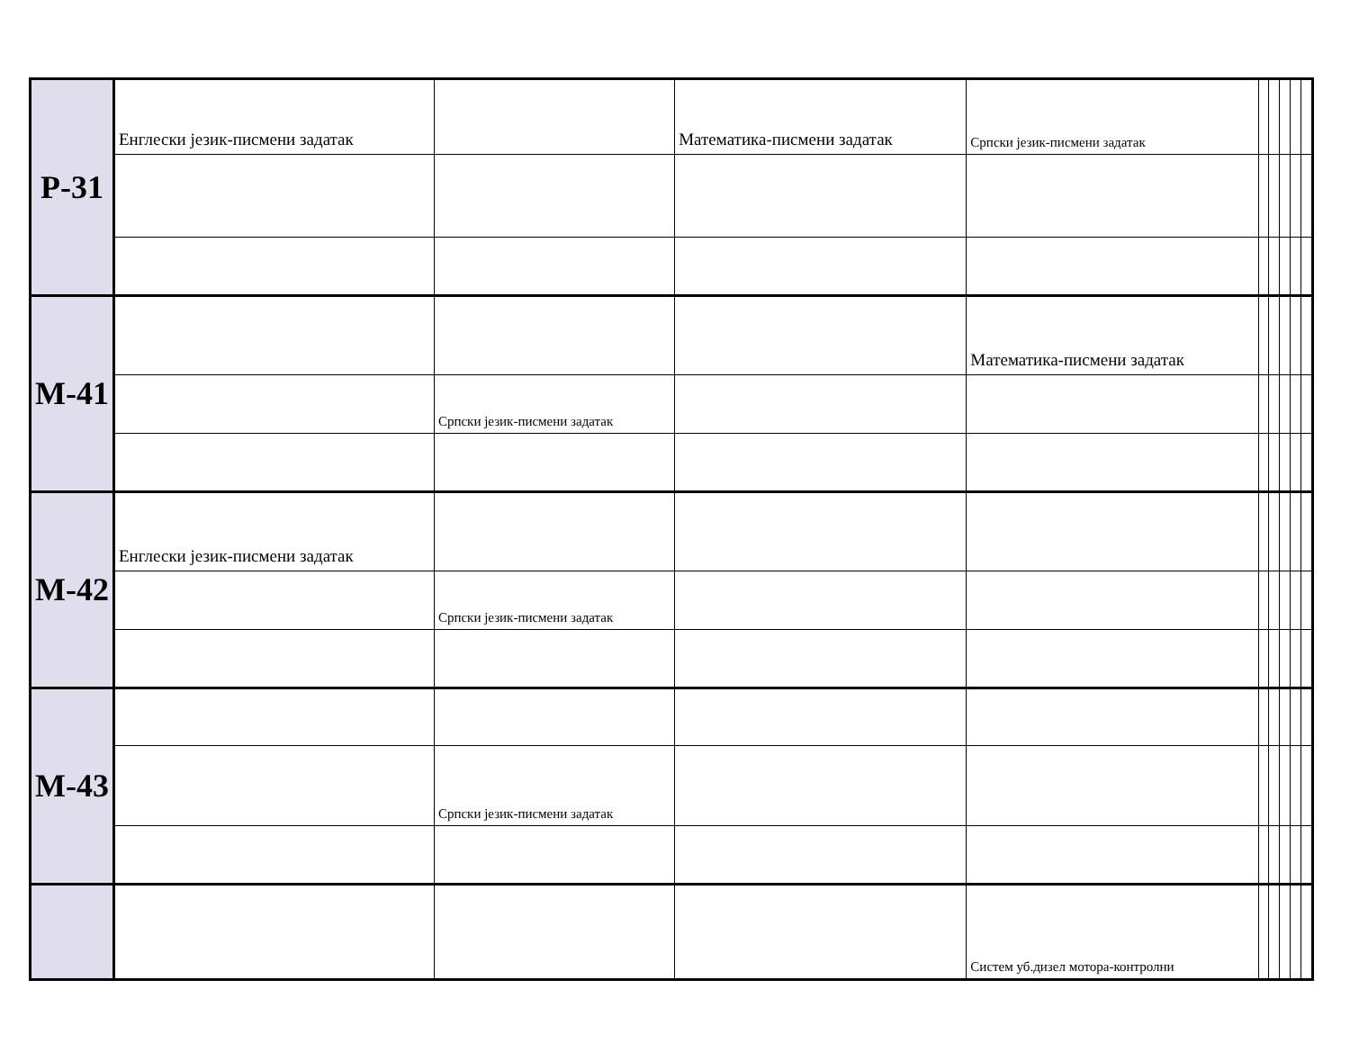| Р-31 | Енглески језик-писмени задатак | | Математика-писмени задатак | Српски језик-писмени задатак | | | | | |
| М-41 | | | | Математика-писмени задатак | | | | | |
| | | Српски језик-писмени задатак | | | | | | | |
| М-42 | Енглески језик-писмени задатак | | | | | | | | |
| | | Српски језик-писмени задатак | | | | | | | |
| М-43 | | | | | | | | | |
| | | Српски језик-писмени задатак | | | | | | | |
| | | | | Систем уб.дизел мотора-контролни | | | | | |